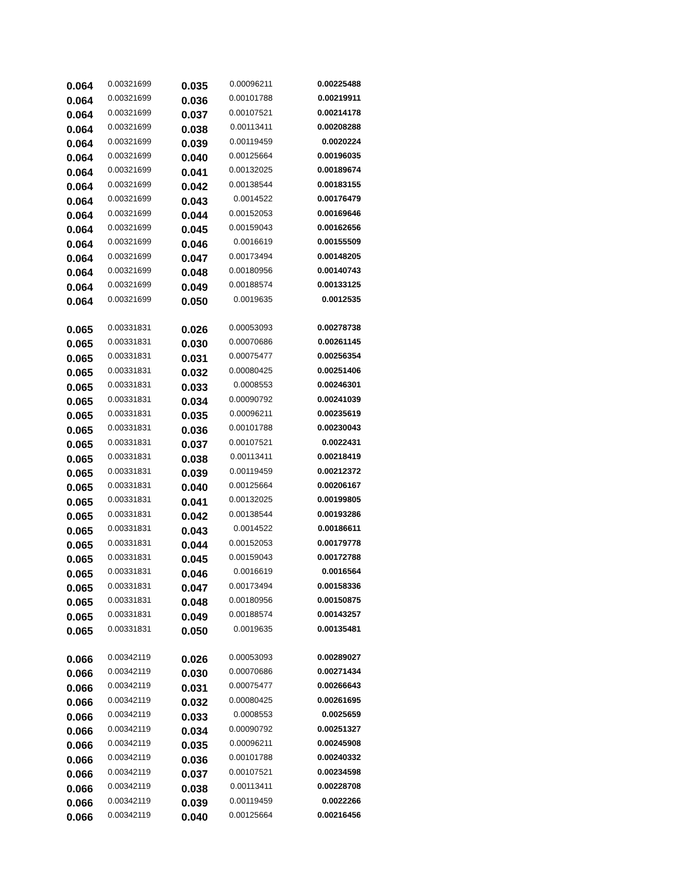| 0.064 | 0.00321699 | 0.035 | 0.00096211 | 0.00225488 |
| 0.064 | 0.00321699 | 0.036 | 0.00101788 | 0.00219911 |
| 0.064 | 0.00321699 | 0.037 | 0.00107521 | 0.00214178 |
| 0.064 | 0.00321699 | 0.038 | 0.00113411 | 0.00208288 |
| 0.064 | 0.00321699 | 0.039 | 0.00119459 | 0.0020224 |
| 0.064 | 0.00321699 | 0.040 | 0.00125664 | 0.00196035 |
| 0.064 | 0.00321699 | 0.041 | 0.00132025 | 0.00189674 |
| 0.064 | 0.00321699 | 0.042 | 0.00138544 | 0.00183155 |
| 0.064 | 0.00321699 | 0.043 | 0.0014522 | 0.00176479 |
| 0.064 | 0.00321699 | 0.044 | 0.00152053 | 0.00169646 |
| 0.064 | 0.00321699 | 0.045 | 0.00159043 | 0.00162656 |
| 0.064 | 0.00321699 | 0.046 | 0.0016619 | 0.00155509 |
| 0.064 | 0.00321699 | 0.047 | 0.00173494 | 0.00148205 |
| 0.064 | 0.00321699 | 0.048 | 0.00180956 | 0.00140743 |
| 0.064 | 0.00321699 | 0.049 | 0.00188574 | 0.00133125 |
| 0.064 | 0.00321699 | 0.050 | 0.0019635 | 0.0012535 |
| 0.065 | 0.00331831 | 0.026 | 0.00053093 | 0.00278738 |
| 0.065 | 0.00331831 | 0.030 | 0.00070686 | 0.00261145 |
| 0.065 | 0.00331831 | 0.031 | 0.00075477 | 0.00256354 |
| 0.065 | 0.00331831 | 0.032 | 0.00080425 | 0.00251406 |
| 0.065 | 0.00331831 | 0.033 | 0.0008553 | 0.00246301 |
| 0.065 | 0.00331831 | 0.034 | 0.00090792 | 0.00241039 |
| 0.065 | 0.00331831 | 0.035 | 0.00096211 | 0.00235619 |
| 0.065 | 0.00331831 | 0.036 | 0.00101788 | 0.00230043 |
| 0.065 | 0.00331831 | 0.037 | 0.00107521 | 0.0022431 |
| 0.065 | 0.00331831 | 0.038 | 0.00113411 | 0.00218419 |
| 0.065 | 0.00331831 | 0.039 | 0.00119459 | 0.00212372 |
| 0.065 | 0.00331831 | 0.040 | 0.00125664 | 0.00206167 |
| 0.065 | 0.00331831 | 0.041 | 0.00132025 | 0.00199805 |
| 0.065 | 0.00331831 | 0.042 | 0.00138544 | 0.00193286 |
| 0.065 | 0.00331831 | 0.043 | 0.0014522 | 0.00186611 |
| 0.065 | 0.00331831 | 0.044 | 0.00152053 | 0.00179778 |
| 0.065 | 0.00331831 | 0.045 | 0.00159043 | 0.00172788 |
| 0.065 | 0.00331831 | 0.046 | 0.0016619 | 0.0016564 |
| 0.065 | 0.00331831 | 0.047 | 0.00173494 | 0.00158336 |
| 0.065 | 0.00331831 | 0.048 | 0.00180956 | 0.00150875 |
| 0.065 | 0.00331831 | 0.049 | 0.00188574 | 0.00143257 |
| 0.065 | 0.00331831 | 0.050 | 0.0019635 | 0.00135481 |
| 0.066 | 0.00342119 | 0.026 | 0.00053093 | 0.00289027 |
| 0.066 | 0.00342119 | 0.030 | 0.00070686 | 0.00271434 |
| 0.066 | 0.00342119 | 0.031 | 0.00075477 | 0.00266643 |
| 0.066 | 0.00342119 | 0.032 | 0.00080425 | 0.00261695 |
| 0.066 | 0.00342119 | 0.033 | 0.0008553 | 0.0025659 |
| 0.066 | 0.00342119 | 0.034 | 0.00090792 | 0.00251327 |
| 0.066 | 0.00342119 | 0.035 | 0.00096211 | 0.00245908 |
| 0.066 | 0.00342119 | 0.036 | 0.00101788 | 0.00240332 |
| 0.066 | 0.00342119 | 0.037 | 0.00107521 | 0.00234598 |
| 0.066 | 0.00342119 | 0.038 | 0.00113411 | 0.00228708 |
| 0.066 | 0.00342119 | 0.039 | 0.00119459 | 0.0022266 |
| 0.066 | 0.00342119 | 0.040 | 0.00125664 | 0.00216456 |